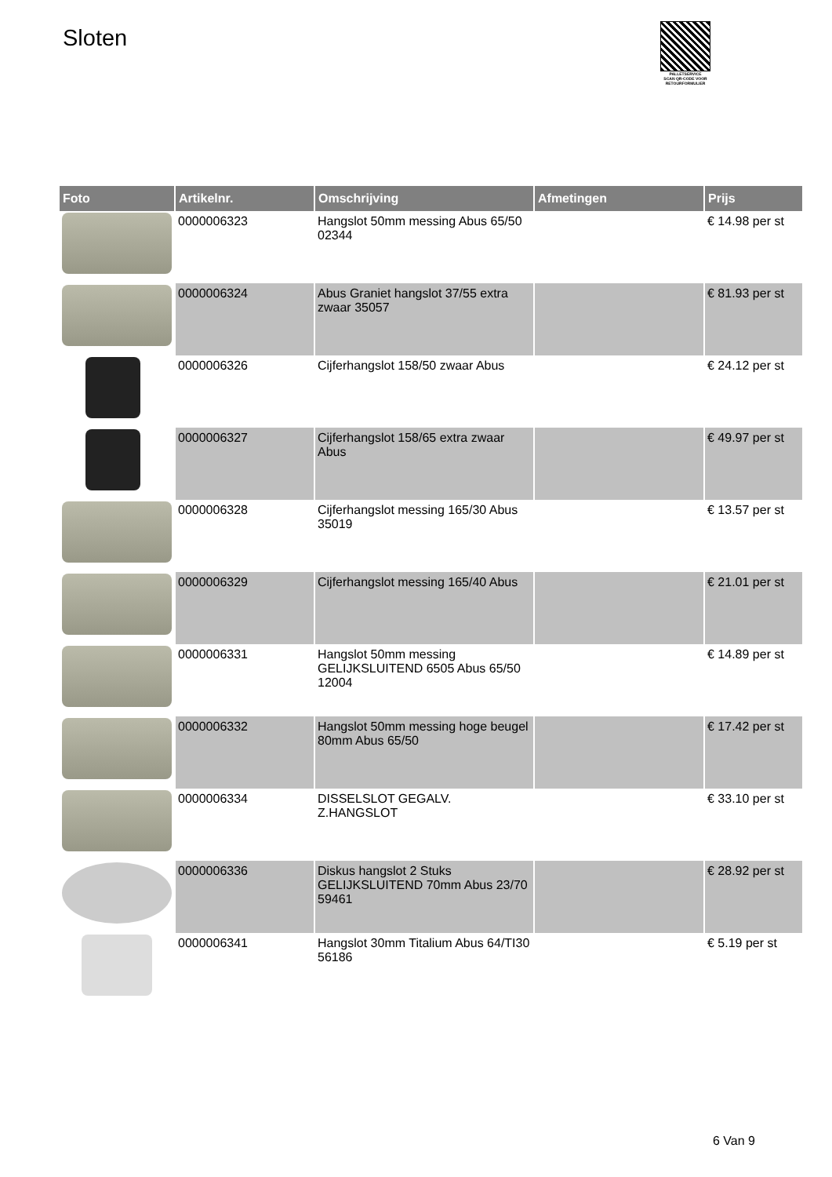Sloten
PALLETSERVICE
SCAN QR-CODE VOOR RETOURFORMULIER
| Foto | Artikelnr. | Omschrijving | Afmetingen | Prijs |
| --- | --- | --- | --- | --- |
| | 0000006323 | Hangslot 50mm messing Abus 65/50 02344 | | € 14.98 per st |
| | 0000006324 | Abus Graniet hangslot 37/55 extra zwaar 35057 | | € 81.93 per st |
| | 0000006326 | Cijferhangslot 158/50 zwaar Abus | | € 24.12 per st |
| | 0000006327 | Cijferhangslot 158/65 extra zwaar Abus | | € 49.97 per st |
| | 0000006328 | Cijferhangslot messing 165/30 Abus 35019 | | € 13.57 per st |
| | 0000006329 | Cijferhangslot messing 165/40 Abus | | € 21.01 per st |
| | 0000006331 | Hangslot 50mm messing GELIJKSLUITEND 6505 Abus 65/50 12004 | | € 14.89 per st |
| | 0000006332 | Hangslot 50mm messing hoge beugel 80mm Abus 65/50 | | € 17.42 per st |
| | 0000006334 | DISSELSLOT GEGALV. Z.HANGSLOT | | € 33.10 per st |
| | 0000006336 | Diskus hangslot 2 Stuks GELIJKSLUITEND 70mm Abus 23/70 59461 | | € 28.92 per st |
| | 0000006341 | Hangslot 30mm Titalium Abus 64/TI30 56186 | | € 5.19 per st |
6 Van 9